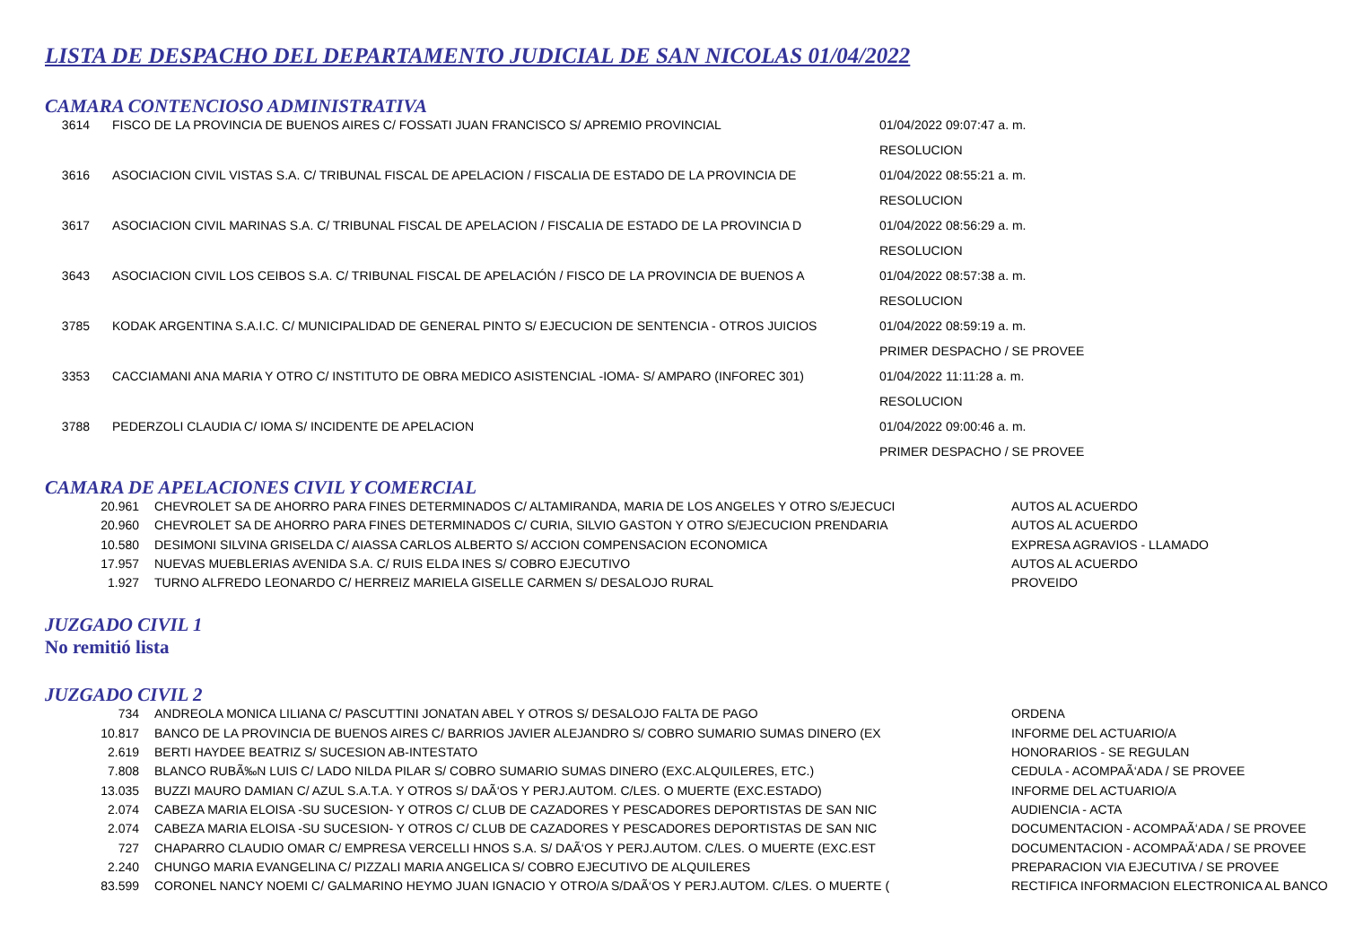LISTA DE DESPACHO DEL DEPARTAMENTO JUDICIAL DE SAN NICOLAS 01/04/2022
CAMARA CONTENCIOSO ADMINISTRATIVA
| 3614 | FISCO DE LA PROVINCIA DE BUENOS AIRES C/ FOSSATI JUAN FRANCISCO S/ APREMIO PROVINCIAL | 01/04/2022 09:07:47 a. m. |
| | | RESOLUCION |
| 3616 | ASOCIACION CIVIL VISTAS S.A. C/ TRIBUNAL FISCAL DE APELACION / FISCALIA DE ESTADO DE LA PROVINCIA DE | 01/04/2022 08:55:21 a. m. |
| | | RESOLUCION |
| 3617 | ASOCIACION CIVIL MARINAS S.A. C/ TRIBUNAL FISCAL DE APELACION / FISCALIA DE ESTADO DE LA PROVINCIA D | 01/04/2022 08:56:29 a. m. |
| | | RESOLUCION |
| 3643 | ASOCIACION CIVIL LOS CEIBOS S.A. C/ TRIBUNAL FISCAL DE APELACIÓN / FISCO DE LA PROVINCIA DE BUENOS A | 01/04/2022 08:57:38 a. m. |
| | | RESOLUCION |
| 3785 | KODAK ARGENTINA S.A.I.C. C/ MUNICIPALIDAD DE GENERAL PINTO S/ EJECUCION DE SENTENCIA - OTROS JUICIOS | 01/04/2022 08:59:19 a. m. |
| | | PRIMER DESPACHO / SE PROVEE |
| 3353 | CACCIAMANI ANA MARIA Y OTRO C/ INSTITUTO DE OBRA MEDICO ASISTENCIAL -IOMA- S/ AMPARO (INFOREC 301) | 01/04/2022 11:11:28 a. m. |
| | | RESOLUCION |
| 3788 | PEDERZOLI CLAUDIA C/ IOMA S/ INCIDENTE DE APELACION | 01/04/2022 09:00:46 a. m. |
| | | PRIMER DESPACHO / SE PROVEE |
CAMARA DE APELACIONES CIVIL Y COMERCIAL
| 20.961 | CHEVROLET SA DE AHORRO PARA FINES DETERMINADOS C/ ALTAMIRANDA, MARIA DE LOS ANGELES Y OTRO S/EJECUCI | AUTOS AL ACUERDO |
| 20.960 | CHEVROLET SA DE AHORRO PARA FINES DETERMINADOS C/ CURIA, SILVIO GASTON Y OTRO S/EJECUCION PRENDARIA | AUTOS AL ACUERDO |
| 10.580 | DESIMONI SILVINA GRISELDA C/ AIASSA CARLOS ALBERTO S/ ACCION COMPENSACION ECONOMICA | EXPRESA AGRAVIOS - LLAMADO |
| 17.957 | NUEVAS MUEBLERIAS AVENIDA S.A. C/ RUIS ELDA INES S/ COBRO EJECUTIVO | AUTOS AL ACUERDO |
| 1.927 | TURNO ALFREDO LEONARDO C/ HERREIZ MARIELA GISELLE CARMEN S/ DESALOJO RURAL | PROVEIDO |
JUZGADO CIVIL 1
No remitió lista
JUZGADO CIVIL 2
| 734 | ANDREOLA MONICA LILIANA C/ PASCUTTINI JONATAN ABEL Y OTROS S/ DESALOJO FALTA DE PAGO | ORDENA |
| 10.817 | BANCO DE LA PROVINCIA DE BUENOS AIRES C/ BARRIOS JAVIER ALEJANDRO S/ COBRO SUMARIO SUMAS DINERO (EX | INFORME DEL ACTUARIO/A |
| 2.619 | BERTI HAYDEE BEATRIZ S/ SUCESION AB-INTESTATO | HONORARIOS - SE REGULAN |
| 7.808 | BLANCO RUBÃ‰N LUIS C/ LADO NILDA PILAR S/ COBRO SUMARIO SUMAS DINERO (EXC.ALQUILERES, ETC.) | CEDULA - ACOMPAÃ‘ADA / SE PROVEE |
| 13.035 | BUZZI MAURO DAMIAN C/ AZUL S.A.T.A. Y OTROS S/ DAÃ‘OS Y PERJ.AUTOM. C/LES. O MUERTE (EXC.ESTADO) | INFORME DEL ACTUARIO/A |
| 2.074 | CABEZA MARIA ELOISA -SU SUCESION- Y OTROS C/ CLUB DE CAZADORES Y PESCADORES DEPORTISTAS DE SAN NIC | AUDIENCIA - ACTA |
| 2.074 | CABEZA MARIA ELOISA -SU SUCESION- Y OTROS C/ CLUB DE CAZADORES Y PESCADORES DEPORTISTAS DE SAN NIC | DOCUMENTACION - ACOMPAÃ‘ADA / SE PROVEE |
| 727 | CHAPARRO CLAUDIO OMAR C/ EMPRESA VERCELLI HNOS S.A. S/ DAÃ‘OS Y PERJ.AUTOM. C/LES. O MUERTE (EXC.EST | DOCUMENTACION - ACOMPAÃ‘ADA / SE PROVEE |
| 2.240 | CHUNGO MARIA EVANGELINA C/ PIZZALI MARIA ANGELICA S/ COBRO EJECUTIVO DE ALQUILERES | PREPARACION VIA EJECUTIVA / SE PROVEE |
| 83.599 | CORONEL NANCY NOEMI C/ GALMARINO HEYMO JUAN IGNACIO Y OTRO/A S/DAÃ‘OS Y PERJ.AUTOM. C/LES. O MUERTE ( | RECTIFICA INFORMACION ELECTRONICA AL BANCO |